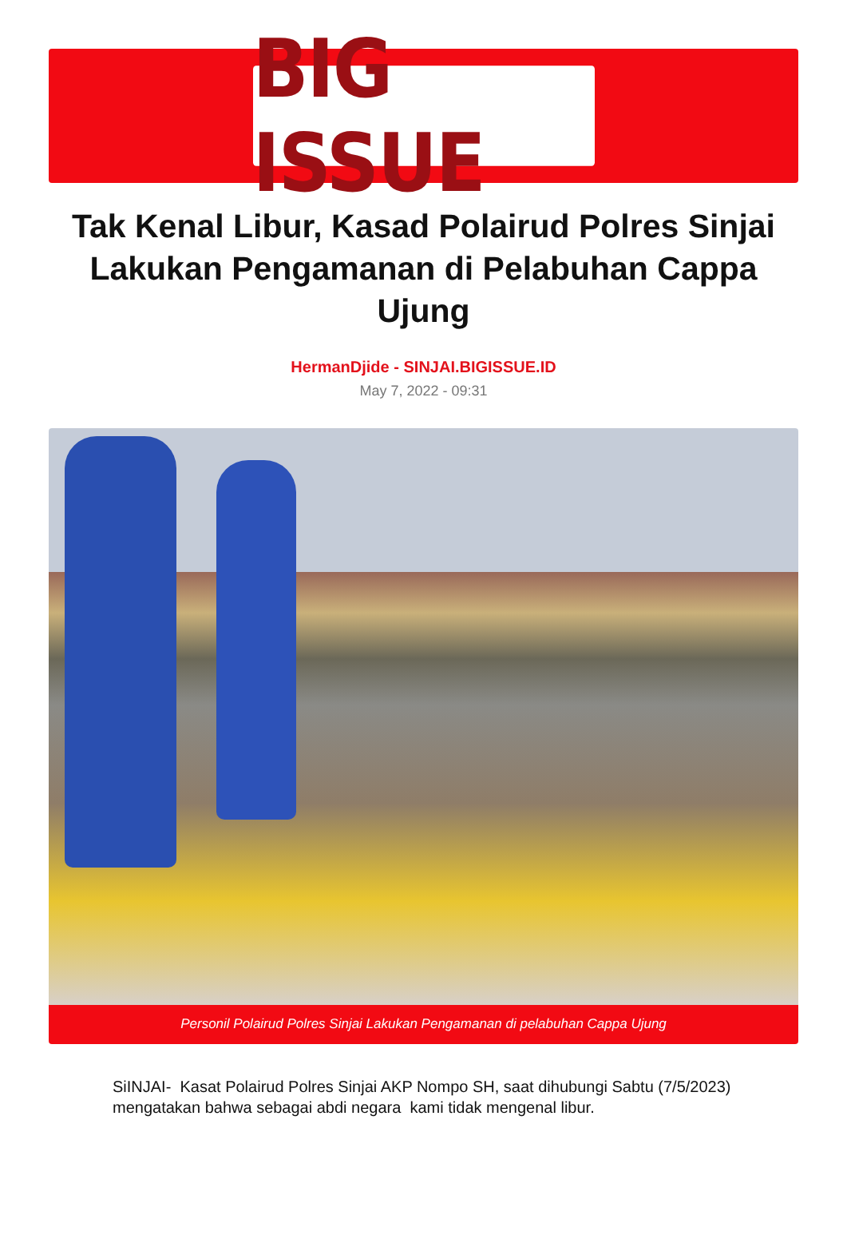BIG ISSUE
Tak Kenal Libur, Kasad Polairud Polres Sinjai Lakukan Pengamanan di Pelabuhan Cappa Ujung
HermanDjide - SINJAI.BIGISSUE.ID
May 7, 2022 - 09:31
Personil Polairud Polres Sinjai Lakukan Pengamanan di pelabuhan Cappa Ujung
SiINJAI- Kasat Polairud Polres Sinjai AKP Nompo SH, saat dihubungi Sabtu (7/5/2023) mengatakan bahwa sebagai abdi negara kami tidak mengenal libur.